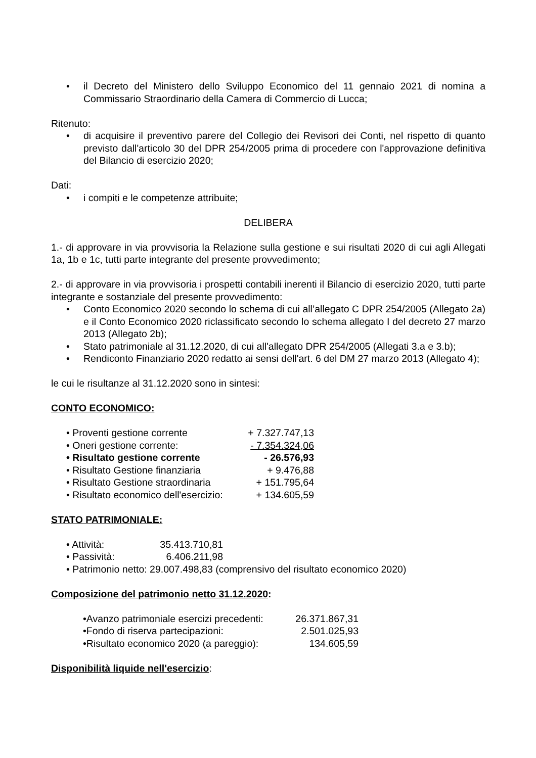• il Decreto del Ministero dello Sviluppo Economico del 11 gennaio 2021 di nomina a Commissario Straordinario della Camera di Commercio di Lucca;
Ritenuto:
• di acquisire il preventivo parere del Collegio dei Revisori dei Conti, nel rispetto di quanto previsto dall'articolo 30 del DPR 254/2005 prima di procedere con l'approvazione definitiva del Bilancio di esercizio 2020;
Dati:
• i compiti e le competenze attribuite;
DELIBERA
1.- di approvare in via provvisoria la Relazione sulla gestione e sui risultati 2020 di cui agli Allegati 1a, 1b e 1c, tutti parte integrante del presente provvedimento;
2.- di approvare in via provvisoria i prospetti contabili inerenti il Bilancio di esercizio 2020, tutti parte integrante e sostanziale del presente provvedimento:
• Conto Economico 2020 secondo lo schema di cui all’allegato C DPR 254/2005 (Allegato 2a) e il Conto Economico 2020 riclassificato secondo lo schema allegato I del decreto 27 marzo 2013 (Allegato 2b);
• Stato patrimoniale al 31.12.2020, di cui all'allegato DPR 254/2005 (Allegati 3.a e 3.b);
• Rendiconto Finanziario 2020 redatto ai sensi dell'art. 6 del DM 27 marzo 2013 (Allegato 4);
le cui le risultanze al 31.12.2020 sono in sintesi:
CONTO ECONOMICO:
| • Proventi gestione corrente | + 7.327.747,13 |
| • Oneri gestione corrente: | - 7.354.324,06 |
| • Risultato gestione corrente | - 26.576,93 |
| • Risultato Gestione finanziaria | + 9.476,88 |
| • Risultato Gestione straordinaria | + 151.795,64 |
| • Risultato economico dell'esercizio: | + 134.605,59 |
STATO PATRIMONIALE:
| • Attività: | 35.413.710,81 |
| • Passività: | 6.406.211,98 |
• Patrimonio netto: 29.007.498,83 (comprensivo del risultato economico 2020)
Composizione del patrimonio netto 31.12.2020:
| •Avanzo patrimoniale esercizi precedenti: | 26.371.867,31 |
| •Fondo di riserva partecipazioni: | 2.501.025,93 |
| •Risultato economico 2020 (a pareggio): | 134.605,59 |
Disponibilità liquide nell'esercizio: